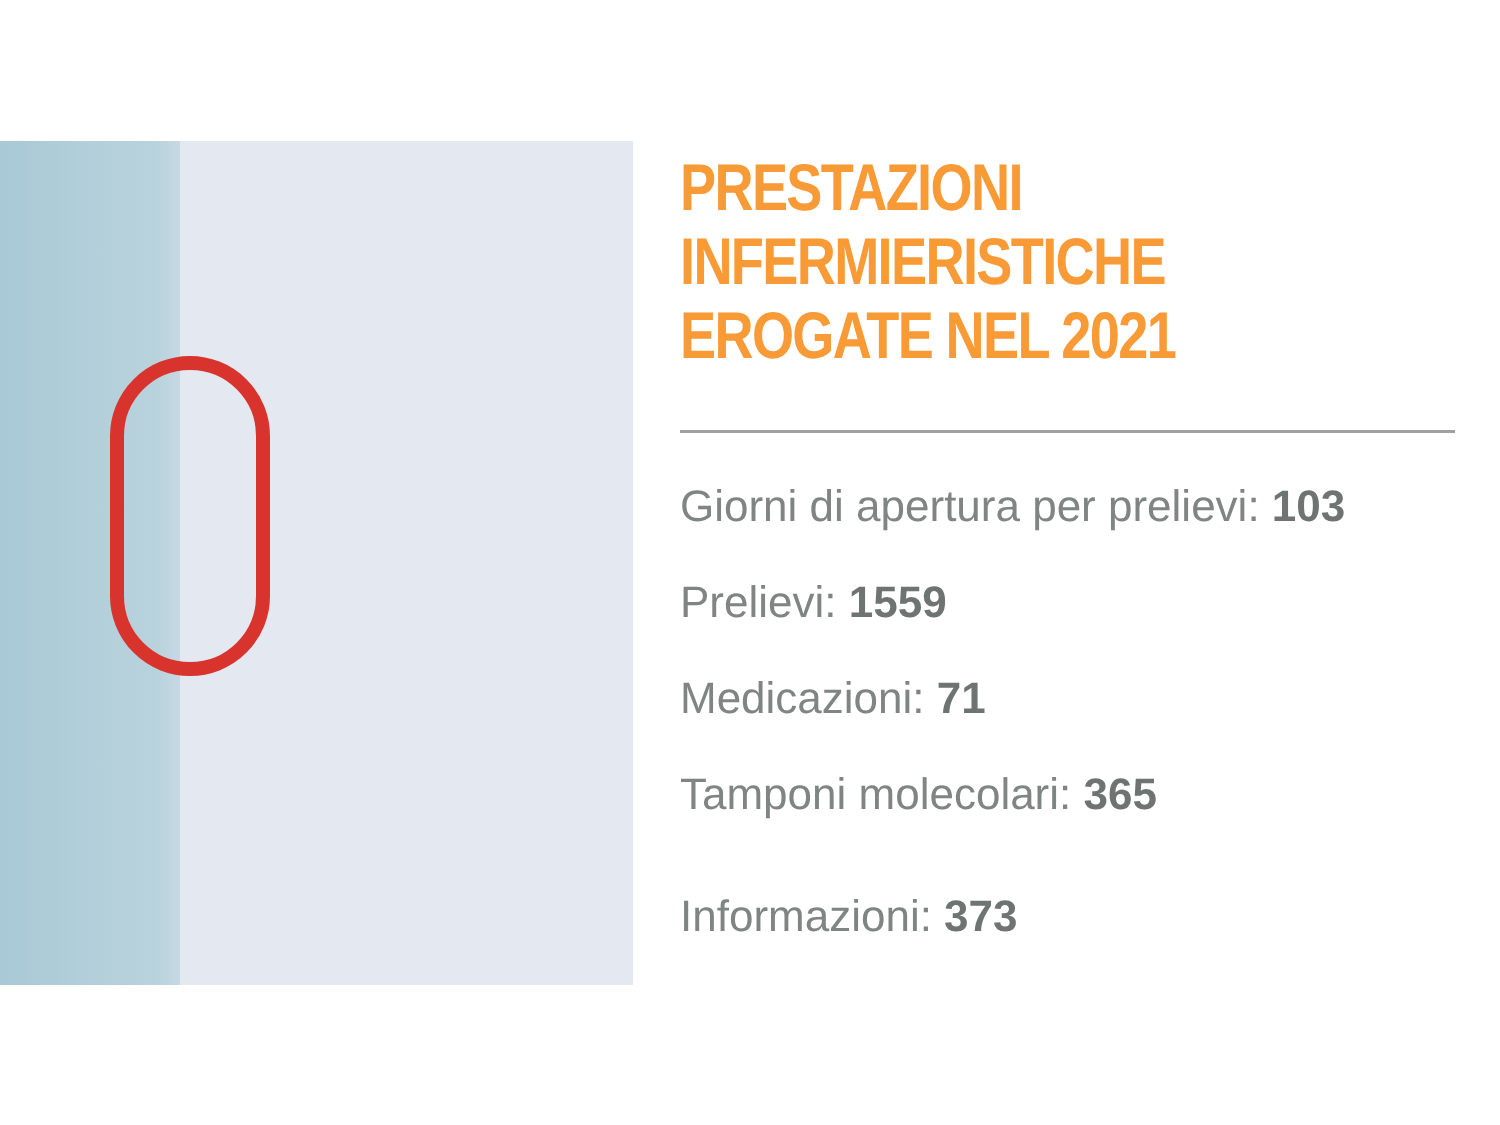PRESTAZIONI INFERMIERISTICHE
EROGATE NEL 2021
Giorni di apertura per prelievi: 103
Prelievi: 1559
Medicazioni: 71
Tamponi molecolari: 365
Informazioni: 373